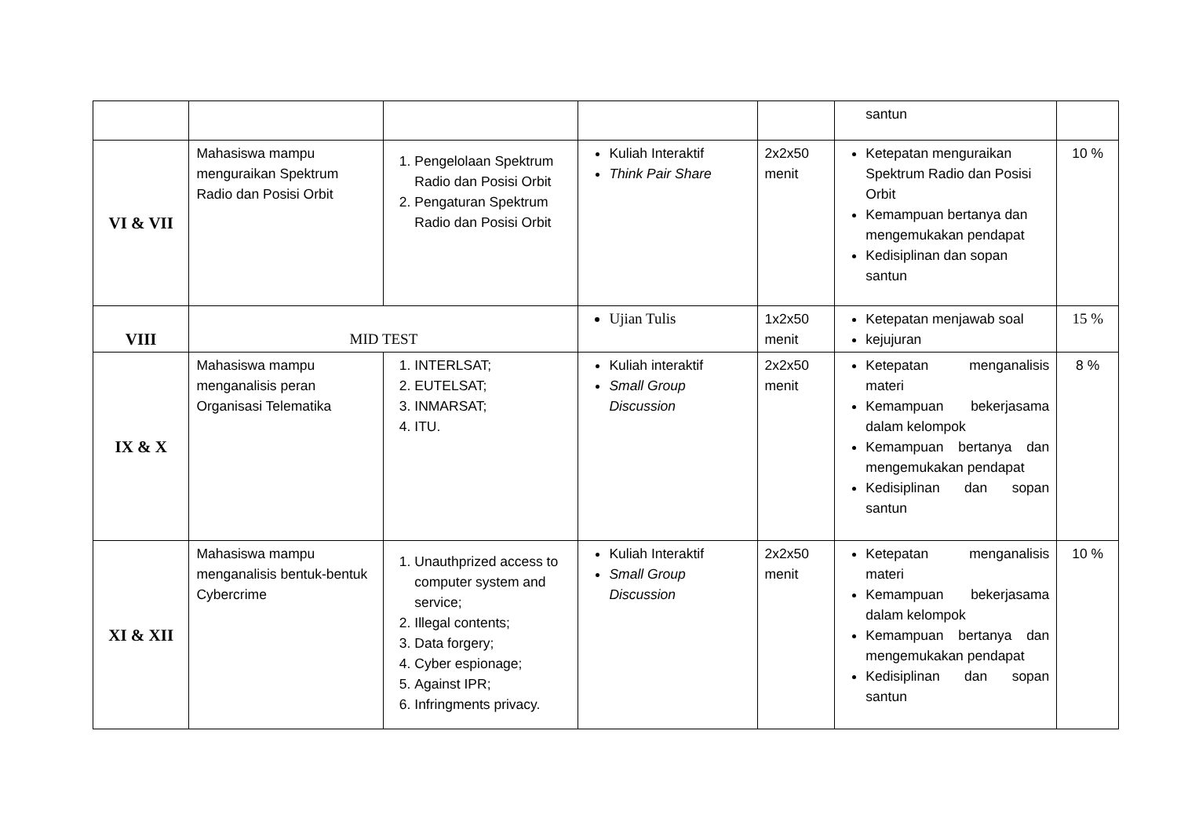| | | | | | santun | |
| VI & VII | Mahasiswa mampu menguraikan Spektrum Radio dan Posisi Orbit | 1. Pengelolaan Spektrum Radio dan Posisi Orbit 2. Pengaturan Spektrum Radio dan Posisi Orbit | Kuliah Interaktif Think Pair Share | 2x2x50 menit | Ketepatan menguraikan Spektrum Radio dan Posisi Orbit Kemampuan bertanya dan mengemukakan pendapat Kedisiplinan dan sopan santun | 10 % |
| VIII | MID TEST | | Ujian Tulis | 1x2x50 menit | Ketepatan menjawab soal kejujuran | 15 % |
| IX & X | Mahasiswa mampu menganalisis peran Organisasi Telematika | 1. INTERLSAT; 2. EUTELSAT; 3. INMARSAT; 4. ITU. | Kuliah interaktif Small Group Discussion | 2x2x50 menit | Ketepatan menganalisis materi Kemampuan bekerjasama dalam kelompok Kemampuan bertanya dan mengemukakan pendapat Kedisiplinan dan sopan santun | 8 % |
| XI & XII | Mahasiswa mampu menganalisis bentuk-bentuk Cybercrime | 1. Unauthprized access to computer system and service; 2. Illegal contents; 3. Data forgery; 4. Cyber espionage; 5. Against IPR; 6. Infringments privacy. | Kuliah Interaktif Small Group Discussion | 2x2x50 menit | Ketepatan menganalisis materi Kemampuan bekerjasama dalam kelompok Kemampuan bertanya dan mengemukakan pendapat Kedisiplinan dan sopan santun | 10 % |